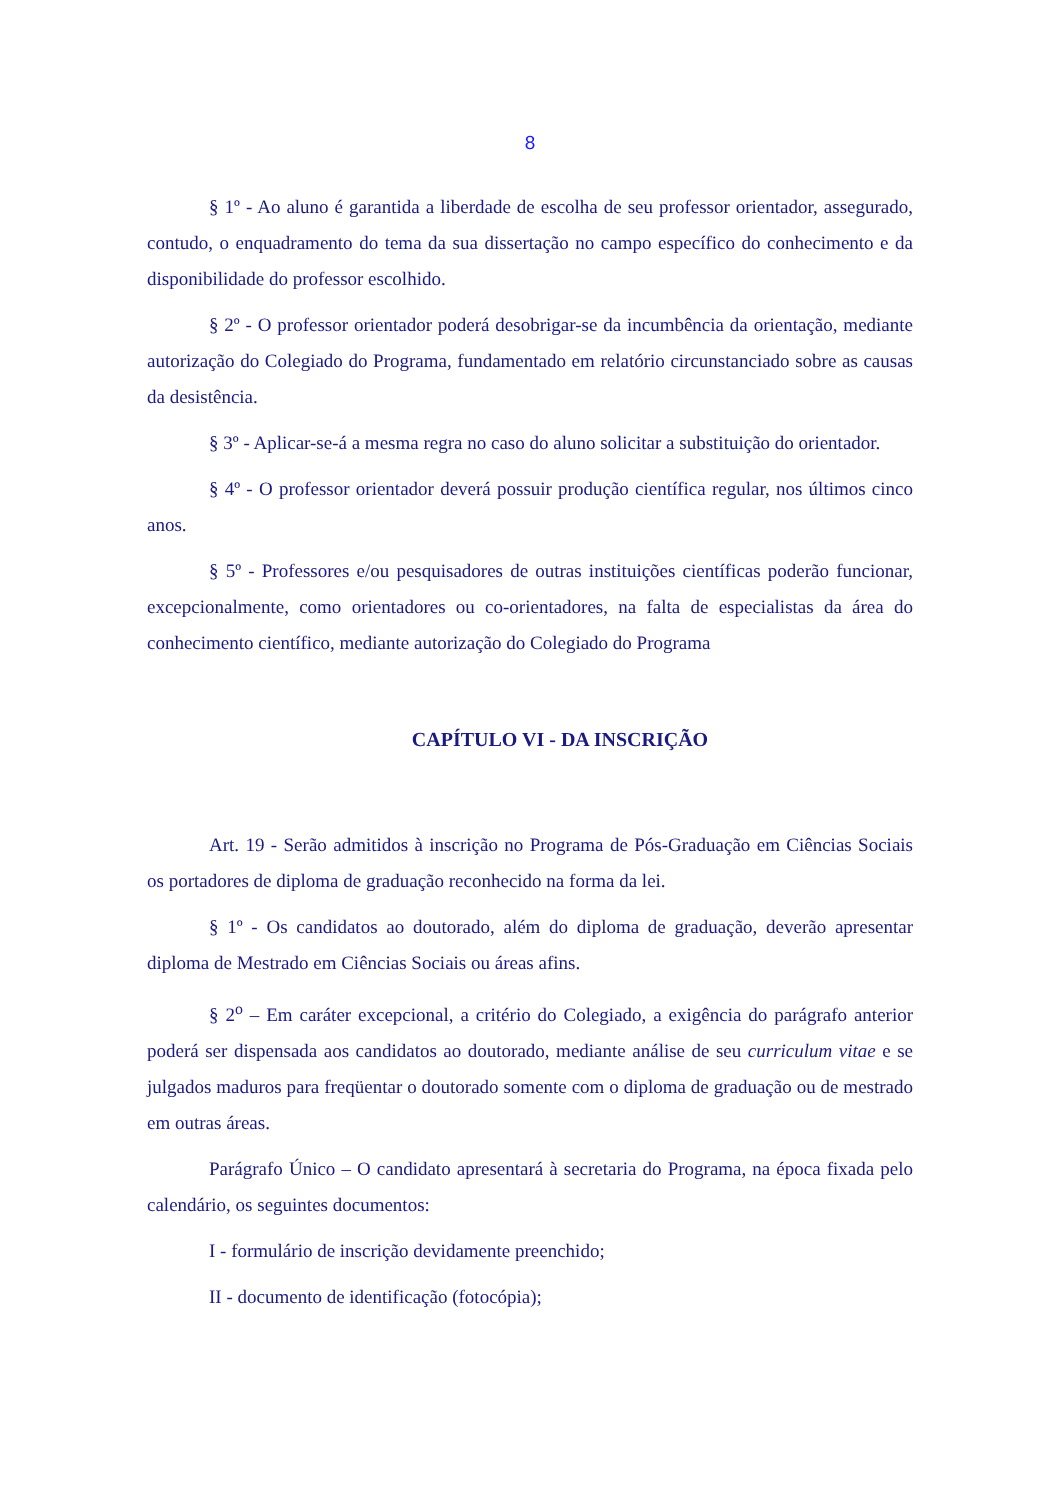8
§ 1º - Ao aluno é garantida a liberdade de escolha de seu professor orientador, assegurado, contudo, o enquadramento do tema da sua dissertação no campo específico do conhecimento e da disponibilidade do professor escolhido.
§ 2º - O professor orientador poderá desobrigar-se da incumbência da orientação, mediante autorização do Colegiado do Programa, fundamentado em relatório circunstanciado sobre as causas da desistência.
§ 3º - Aplicar-se-á a mesma regra no caso do aluno solicitar a substituição do orientador.
§ 4º - O professor orientador deverá possuir produção científica regular, nos últimos cinco anos.
§ 5º - Professores e/ou pesquisadores de outras instituições científicas poderão funcionar, excepcionalmente, como orientadores ou co-orientadores, na falta de especialistas da área do conhecimento científico, mediante autorização do Colegiado do Programa
CAPÍTULO VI - DA INSCRIÇÃO
Art. 19 - Serão admitidos à inscrição no Programa de Pós-Graduação em Ciências Sociais os portadores de diploma de graduação reconhecido na forma da lei.
§ 1º - Os candidatos ao doutorado, além do diploma de graduação, deverão apresentar diploma de Mestrado em Ciências Sociais ou áreas afins.
§ 2<sup>o</sup> – Em caráter excepcional, a critério do Colegiado, a exigência do parágrafo anterior poderá ser dispensada aos candidatos ao doutorado, mediante análise de seu curriculum vitae e se julgados maduros para freqüentar o doutorado somente com o diploma de graduação ou de mestrado em outras áreas.
Parágrafo Único – O candidato apresentará à secretaria do Programa, na época fixada pelo calendário, os seguintes documentos:
I - formulário de inscrição devidamente preenchido;
II - documento de identificação (fotocópia);